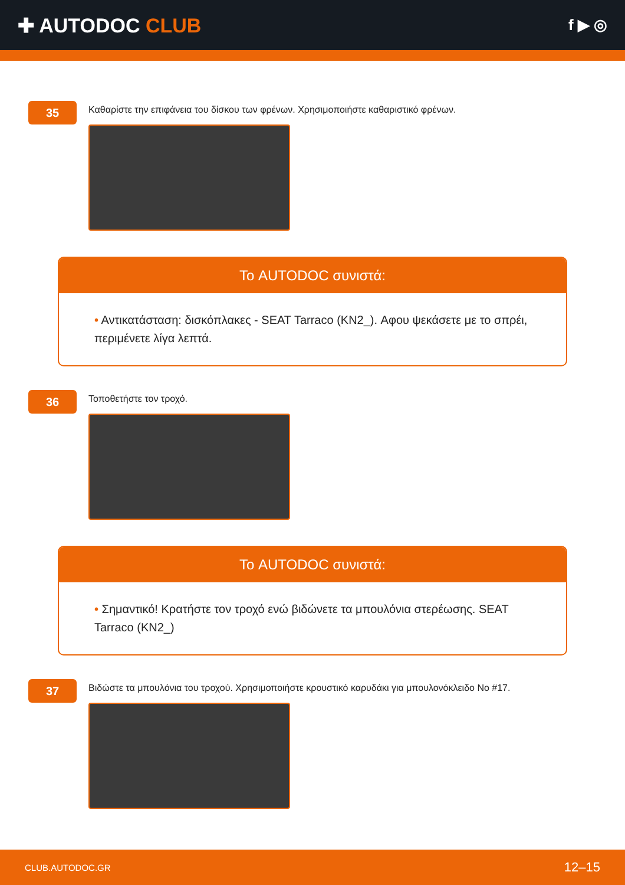✚ AUTODOC CLUB
f ▶ ◎
35
Καθαρίστε την επιφάνεια του δίσκου των φρένων. Χρησιμοποιήστε καθαριστικό φρένων.
Το AUTODOC συνιστά:
• Αντικατάσταση: δισκόπλακες - SEAT Tarraco (KN2_). Αφου ψεκάσετε με το σπρέι, περιμένετε λίγα λεπτά.
36
Τοποθετήστε τον τροχό.
Το AUTODOC συνιστά:
• Σημαντικό! Κρατήστε τον τροχό ενώ βιδώνετε τα μπουλόνια στερέωσης. SEAT Tarraco (KN2_)
37
Βιδώστε τα μπουλόνια του τροχού. Χρησιμοποιήστε κρουστικό καρυδάκι για μπουλονόκλειδο No #17.
CLUB.AUTODOC.GR 12–15